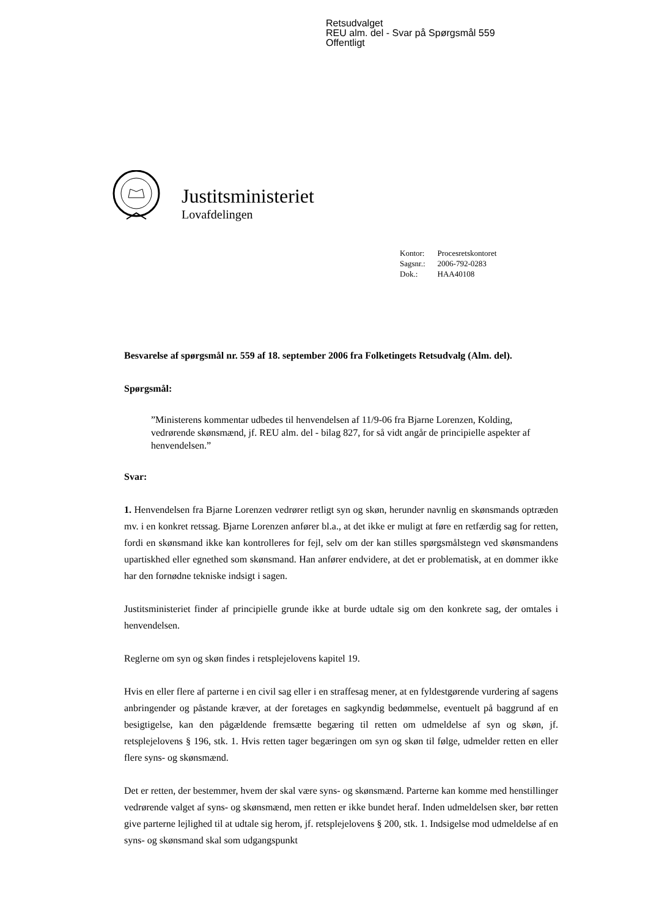Retsudvalget
REU alm. del - Svar på Spørgsmål 559
Offentligt
Justitsministeriet
Lovafdelingen
| Kontor: | Procesretskontoret |
| Sagsnr.: | 2006-792-0283 |
| Dok.: | HAA40108 |
Besvarelse af spørgsmål nr. 559 af 18. september 2006 fra Folketingets Retsudvalg (Alm. del).
Spørgsmål:
”Ministerens kommentar udbedes til henvendelsen af 11/9-06 fra Bjarne Lorenzen, Kolding, vedrørende skønsmænd, jf. REU alm. del - bilag 827, for så vidt angår de principielle aspekter af henvendelsen.”
Svar:
1. Henvendelsen fra Bjarne Lorenzen vedrører retligt syn og skøn, herunder navnlig en skønsmands optræden mv. i en konkret retssag. Bjarne Lorenzen anfører bl.a., at det ikke er muligt at føre en retfærdig sag for retten, fordi en skønsmand ikke kan kontrolleres for fejl, selv om der kan stilles spørgsmålstegn ved skønsmandens upartiskhed eller egnethed som skønsmand. Han anfører endvidere, at det er problematisk, at en dommer ikke har den fornødne tekniske indsigt i sagen.
Justitsministeriet finder af principielle grunde ikke at burde udtale sig om den konkrete sag, der omtales i henvendelsen.
Reglerne om syn og skøn findes i retsplejelovens kapitel 19.
Hvis en eller flere af parterne i en civil sag eller i en straffesag mener, at en fyldestgørende vurdering af sagens anbringender og påstande kræver, at der foretages en sagkyndig bedømmelse, eventuelt på baggrund af en besigtigelse, kan den pågældende fremsætte begæring til retten om udmeldelse af syn og skøn, jf. retsplejelovens § 196, stk. 1. Hvis retten tager begæringen om syn og skøn til følge, udmelder retten en eller flere syns- og skønsmænd.
Det er retten, der bestemmer, hvem der skal være syns- og skønsmænd. Parterne kan komme med henstillinger vedrørende valget af syns- og skønsmænd, men retten er ikke bundet heraf. Inden udmeldelsen sker, bør retten give parterne lejlighed til at udtale sig herom, jf. retsplejelovens § 200, stk. 1. Indsigelse mod udmeldelse af en syns- og skønsmand skal som udgangspunkt